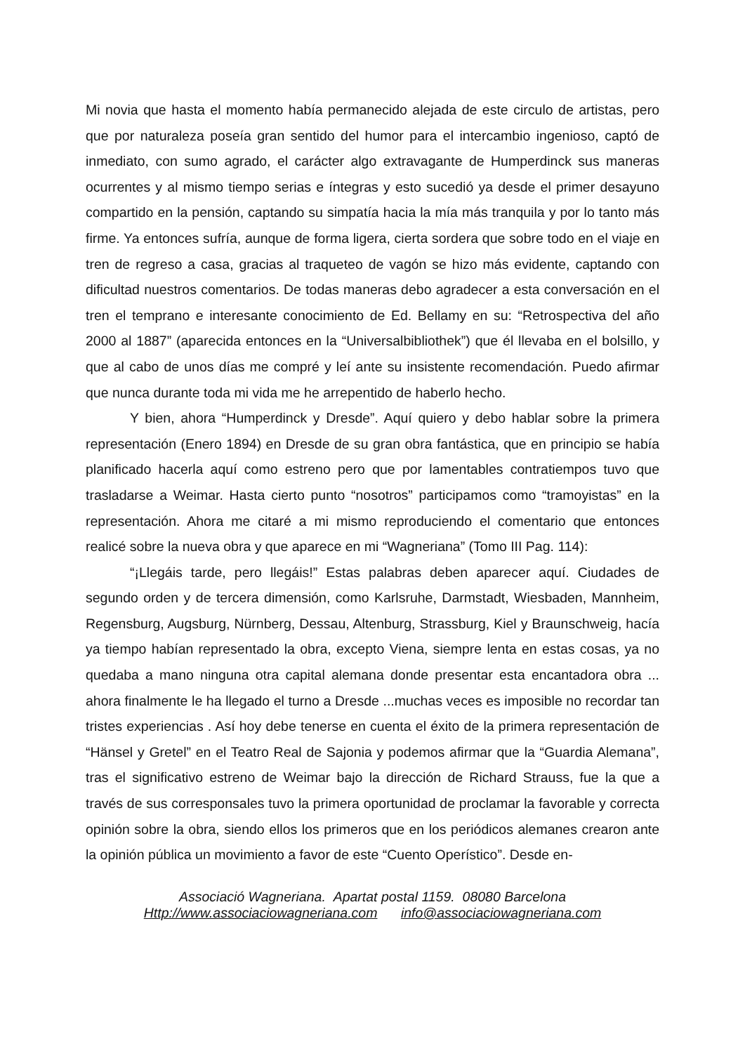Mi novia que hasta el momento había permanecido alejada de este circulo de artistas, pero que por naturaleza poseía gran sentido del humor para el intercambio ingenioso, captó de inmediato, con sumo agrado, el carácter algo extravagante de Humperdinck sus maneras ocurrentes y al mismo tiempo serias e íntegras y esto sucedió ya desde el primer desayuno compartido en la pensión, captando su simpatía hacia la mía más tranquila y por lo tanto más firme. Ya entonces sufría, aunque de forma ligera, cierta sordera que sobre todo en el viaje en tren de regreso a casa, gracias al traqueteo de vagón se hizo más evidente, captando con dificultad nuestros comentarios. De todas maneras debo agradecer a esta conversación en el tren el temprano e interesante conocimiento de Ed. Bellamy en su: “Retrospectiva del año 2000 al 1887” (aparecida entonces en la “Universalbibliothek”) que él llevaba en el bolsillo, y que al cabo de unos días me compré y leí ante su insistente recomendación. Puedo afirmar que nunca durante toda mi vida me he arrepentido de haberlo hecho.
Y bien, ahora “Humperdinck y Dresde”. Aquí quiero y debo hablar sobre la primera representación (Enero 1894) en Dresde de su gran obra fantástica, que en principio se había planificado hacerla aquí como estreno pero que por lamentables contratiempos tuvo que trasladarse a Weimar. Hasta cierto punto “nosotros” participamos como “tramoyistas” en la representación. Ahora me citaré a mi mismo reproduciendo el comentario que entonces realicé sobre la nueva obra y que aparece en mi “Wagneriana” (Tomo III Pag. 114):
“¡Llegáis tarde, pero llegáis!” Estas palabras deben aparecer aquí. Ciudades de segundo orden y de tercera dimensión, como Karlsruhe, Darmstadt, Wiesbaden, Mannheim, Regensburg, Augsburg, Nürnberg, Dessau, Altenburg, Strassburg, Kiel y Braunschweig, hacía ya tiempo habían representado la obra, excepto Viena, siempre lenta en estas cosas, ya no quedaba a mano ninguna otra capital alemana donde presentar esta encantadora obra ... ahora finalmente le ha llegado el turno a Dresde ...muchas veces es imposible no recordar tan tristes experiencias . Así hoy debe tenerse en cuenta el éxito de la primera representación de “Hänsel y Gretel” en el Teatro Real de Sajonia y podemos afirmar que la “Guardia Alemana”, tras el significativo estreno de Weimar bajo la dirección de Richard Strauss, fue la que a través de sus corresponsales tuvo la primera oportunidad de proclamar la favorable y correcta opinión sobre la obra, siendo ellos los primeros que en los periódicos alemanes crearon ante la opinión pública un movimiento a favor de este “Cuento Operístico”. Desde en-
Associació Wagneriana. Apartat postal 1159. 08080 Barcelona
Http://www.associaciowagneriana.com info@associaciowagneriana.com